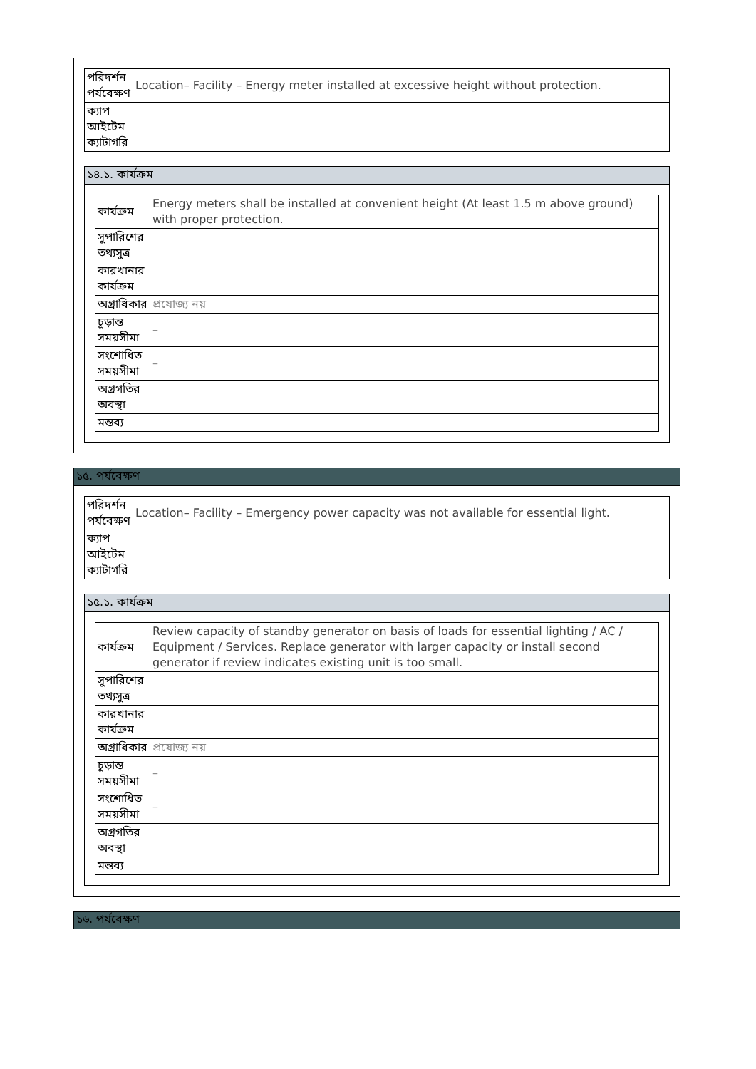| পরিদর্শন পর্যবেক্ষণ | Location– Facility – Energy meter installed at excessive height without protection. |
| ক্যাপ আইটেম ক্যাটাগরি | |
১৪.১. কার্যক্রম
| কার্যক্রম | Energy meters shall be installed at convenient height (At least 1.5 m above ground) with proper protection. |
| সুপারিশের তথ্যসুত্র | |
| কারখানার কার্যক্রম | |
| অগ্রাধিকার | প্রযোজ্য নয় |
| চূড়ান্ত সময়সীমা | – |
| সংশোধিত সময়সীমা | – |
| অগ্রগতির অবস্থা | |
| মন্তব্য | |
১৫. পর্যবেক্ষণ
| পরিদর্শন পর্যবেক্ষণ | Location– Facility – Emergency power capacity was not available for essential light. |
| ক্যাপ আইটেম ক্যাটাগরি | |
১৫.১. কার্যক্রম
| কার্যক্রম | Review capacity of standby generator on basis of loads for essential lighting / AC / Equipment / Services. Replace generator with larger capacity or install second generator if review indicates existing unit is too small. |
| সুপারিশের তথ্যসুত্র | |
| কারখানার কার্যক্রম | |
| অগ্রাধিকার | প্রযোজ্য নয় |
| চূড়ান্ত সময়সীমা | – |
| সংশোধিত সময়সীমা | – |
| অগ্রগতির অবস্থা | |
| মন্তব্য | |
১৬. পর্যবেক্ষণ